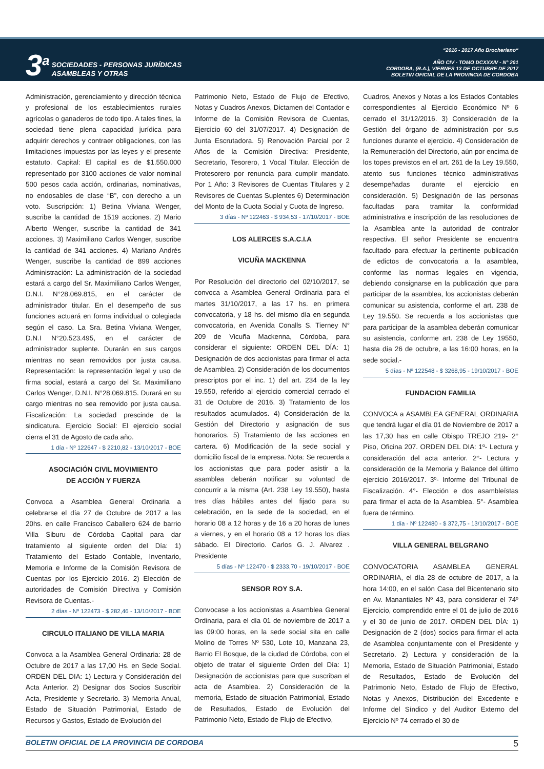3<sup>a</sup> SOCIEDADES - PERSONAS JURÍDICAS
ASAMBLEAS Y OTRAS
“2016 - 2017 Año Brocheriano“
AÑO CIV - TOMO DCXXXIV - N° 201
CORDOBA, (R.A.), VIERNES 13 DE OCTUBRE DE 2017
BOLETIN OFICIAL DE LA PROVINCIA DE CORDOBA
Administración, gerenciamiento y dirección técnica y profesional de los establecimientos rurales agrícolas o ganaderos de todo tipo. A tales fines, la sociedad tiene plena capacidad jurídica para adquirir derechos y contraer obligaciones, con las limitaciones impuestas por las leyes y el presente estatuto. Capital: El capital es de $1.550.000 representado por 3100 acciones de valor nominal 500 pesos cada acción, ordinarias, nominativas, no endosables de clase “B”, con derecho a un voto. Suscripción: 1) Betina Viviana Wenger, suscribe la cantidad de 1519 acciones. 2) Mario Alberto Wenger, suscribe la cantidad de 341 acciones. 3) Maximiliano Carlos Wenger, suscribe la cantidad de 341 acciones. 4) Mariano Andrés Wenger, suscribe la cantidad de 899 acciones Administración: La administración de la sociedad estará a cargo del Sr. Maximiliano Carlos Wenger, D.N.I. N°28.069.815, en el carácter de administrador titular. En el desempeño de sus funciones actuará en forma individual o colegiada según el caso. La Sra. Betina Viviana Wenger, D.N.I N°20.523.495, en el carácter de administrador suplente. Durarán en sus cargos mientras no sean removidos por justa causa. Representación: la representación legal y uso de firma social, estará a cargo del Sr. Maximiliano Carlos Wenger, D.N.I. N°28.069.815. Durará en su cargo mientras no sea removido por justa causa. Fiscalización: La sociedad prescinde de la sindicatura. Ejercicio Social: El ejercicio social cierra el 31 de Agosto de cada año.
1 día - Nº 122647 - $ 2210,82 - 13/10/2017 - BOE
ASOCIACIÓN CIVIL MOVIMIENTO
DE ACCIÓN Y FUERZA
Convoca a Asamblea General Ordinaria a celebrarse el día 27 de Octubre de 2017 a las 20hs. en calle Francisco Caballero 624 de barrio Villa Siburu de Córdoba Capital para dar tratamiento al siguiente orden del Día: 1) Tratamiento del Estado Contable, Inventario, Memoria e Informe de la Comisión Revisora de Cuentas por los Ejercicio 2016. 2) Elección de autoridades de Comisión Directiva y Comisión Revisora de Cuentas.-
2 días - Nº 122473 - $ 282,46 - 13/10/2017 - BOE
CIRCULO ITALIANO DE VILLA MARIA
Convoca a la Asamblea General Ordinaria: 28 de Octubre de 2017 a las 17,00 Hs. en Sede Social. ORDEN DEL DIA: 1) Lectura y Consideración del Acta Anterior. 2) Designar dos Socios Suscribir Acta, Presidente y Secretario. 3) Memoria Anual, Estado de Situación Patrimonial, Estado de Recursos y Gastos, Estado de Evolución del
Patrimonio Neto, Estado de Flujo de Efectivo, Notas y Cuadros Anexos, Dictamen del Contador e Informe de la Comisión Revisora de Cuentas, Ejercicio 60 del 31/07/2017. 4) Designación de Junta Escrutadora. 5) Renovación Parcial por 2 Años de la Comisión Directiva: Presidente, Secretario, Tesorero, 1 Vocal Titular. Elección de Protesorero por renuncia para cumplir mandato. Por 1 Año: 3 Revisores de Cuentas Titulares y 2 Revisores de Cuentas Suplentes 6) Determinación del Monto de la Cuota Social y Cuota de Ingreso.
3 días - Nº 122463 - $ 934,53 - 17/10/2017 - BOE
LOS ALERCES S.A.C.I.A
VICUÑA MACKENNA
Por Resolución del directorio del 02/10/2017, se convoca a Asamblea General Ordinaria para el martes 31/10/2017, a las 17 hs. en primera convocatoria, y 18 hs. del mismo día en segunda convocatoria, en Avenida Conalls S. Tierney N° 209 de Vicuña Mackenna, Córdoba, para considerar el siguiente: ORDEN DEL DÍA: 1) Designación de dos accionistas para firmar el acta de Asamblea. 2) Consideración de los documentos prescriptos por el inc. 1) del art. 234 de la ley 19.550, referido al ejercicio comercial cerrado el 31 de Octubre de 2016. 3) Tratamiento de los resultados acumulados. 4) Consideración de la Gestión del Directorio y asignación de sus honorarios. 5) Tratamiento de las acciones en cartera. 6) Modificación de la sede social y domicilio fiscal de la empresa. Nota: Se recuerda a los accionistas que para poder asistir a la asamblea deberán notificar su voluntad de concurrir a la misma (Art. 238 Ley 19.550), hasta tres días hábiles antes del fijado para su celebración, en la sede de la sociedad, en el horario 08 a 12 horas y de 16 a 20 horas de lunes a viernes, y en el horario 08 a 12 horas los días sábado. El Directorio. Carlos G. J. Alvarez . Presidente
5 días - Nº 122470 - $ 2333,70 - 19/10/2017 - BOE
SENSOR ROY S.A.
Convocase a los accionistas a Asamblea General Ordinaria, para el día 01 de noviembre de 2017 a las 09:00 horas, en la sede social sita en calle Molino de Torres Nº 530, Lote 10, Manzana 23, Barrio El Bosque, de la ciudad de Córdoba, con el objeto de tratar el siguiente Orden del Día: 1) Designación de accionistas para que suscriban el acta de Asamblea. 2) Consideración de la memoria, Estado de situación Patrimonial, Estado de Resultados, Estado de Evolución del Patrimonio Neto, Estado de Flujo de Efectivo,
Cuadros, Anexos y Notas a los Estados Contables correspondientes al Ejercicio Económico Nº 6 cerrado el 31/12/2016. 3) Consideración de la Gestión del órgano de administración por sus funciones durante el ejercicio. 4) Consideración de la Remuneración del Directorio, aún por encima de los topes previstos en el art. 261 de la Ley 19.550, atento sus funciones técnico administrativas desempeñadas durante el ejercicio en consideración. 5) Designación de las personas facultadas para tramitar la conformidad administrativa e inscripción de las resoluciones de la Asamblea ante la autoridad de contralor respectiva. El señor Presidente se encuentra facultado para efectuar la pertinente publicación de edictos de convocatoria a la asamblea, conforme las normas legales en vigencia, debiendo consignarse en la publicación que para participar de la asamblea, los accionistas deberán comunicar su asistencia, conforme el art. 238 de Ley 19.550. Se recuerda a los accionistas que para participar de la asamblea deberán comunicar su asistencia, conforme art. 238 de Ley 19550, hasta día 26 de octubre, a las 16:00 horas, en la sede social.-
5 días - Nº 122548 - $ 3268,95 - 19/10/2017 - BOE
FUNDACION FAMILIA
CONVOCA a ASAMBLEA GENERAL ORDINARIA que tendrá lugar el día 01 de Noviembre de 2017 a las 17,30 has en calle Obispo TREJO 219- 2° Piso, Oficina 207. ORDEN DEL DIA: 1º- Lectura y consideración del acta anterior. 2°- Lectura y consideración de la Memoria y Balance del último ejercicio 2016/2017. 3º- Informe del Tribunal de Fiscalización. 4°- Elección e dos asambleístas para firmar el acta de la Asamblea. 5°- Asamblea fuera de término.
1 día - Nº 122480 - $ 372,75 - 13/10/2017 - BOE
VILLA GENERAL BELGRANO
CONVOCATORIA ASAMBLEA GENERAL ORDINARIA, el día 28 de octubre de 2017, a la hora 14:00, en el salón Casa del Bicentenario sito en Av. Manantiales Nº 43, para considerar el 74º Ejercicio, comprendido entre el 01 de julio de 2016 y el 30 de junio de 2017. ORDEN DEL DÍA: 1) Designación de 2 (dos) socios para firmar el acta de Asamblea conjuntamente con el Presidente y Secretario. 2) Lectura y consideración de la Memoria, Estado de Situación Patrimonial, Estado de Resultados, Estado de Evolución del Patrimonio Neto, Estado de Flujo de Efectivo, Notas y Anexos, Distribución del Excedente e Informe del Síndico y del Auditor Externo del Ejercicio Nº 74 cerrado el 30 de
BOLETIN OFICIAL DE LA PROVINCIA DE CORDOBA 5